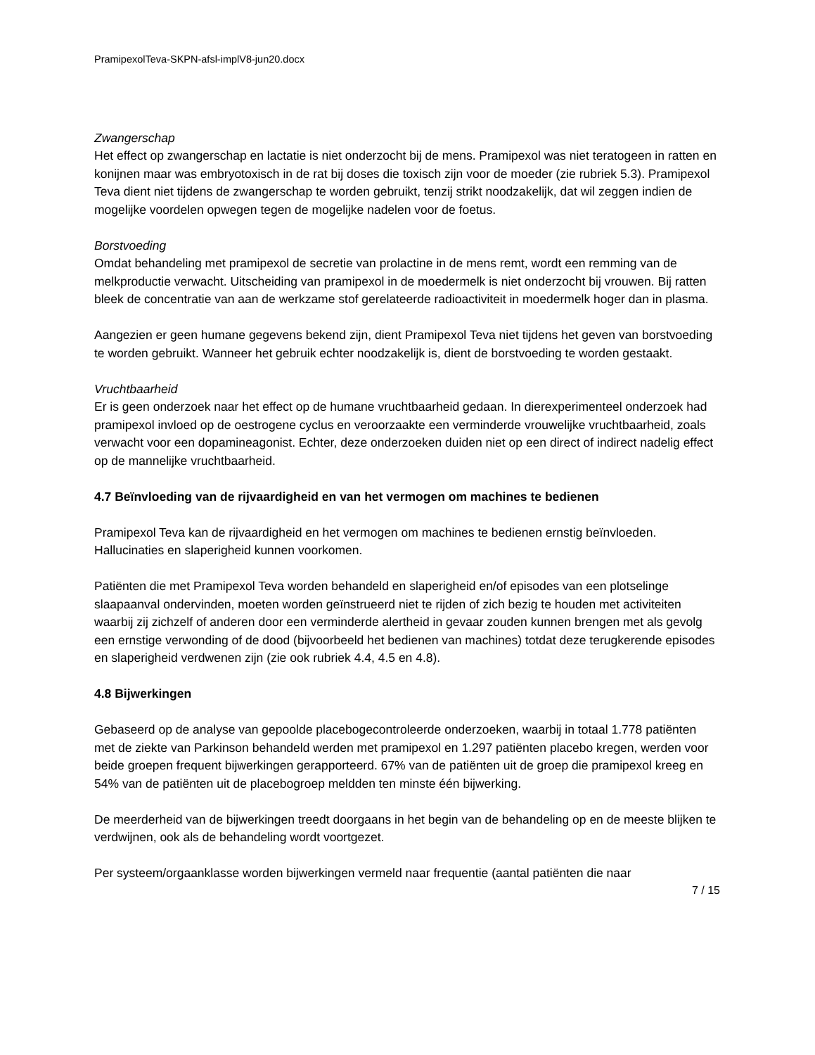PramipexolTeva-SKPN-afsl-implV8-jun20.docx
Zwangerschap
Het effect op zwangerschap en lactatie is niet onderzocht bij de mens. Pramipexol was niet teratogeen in ratten en konijnen maar was embryotoxisch in de rat bij doses die toxisch zijn voor de moeder (zie rubriek 5.3). Pramipexol Teva dient niet tijdens de zwangerschap te worden gebruikt, tenzij strikt noodzakelijk, dat wil zeggen indien de mogelijke voordelen opwegen tegen de mogelijke nadelen voor de foetus.
Borstvoeding
Omdat behandeling met pramipexol de secretie van prolactine in de mens remt, wordt een remming van de melkproductie verwacht. Uitscheiding van pramipexol in de moedermelk is niet onderzocht bij vrouwen. Bij ratten bleek de concentratie van aan de werkzame stof gerelateerde radioactiviteit in moedermelk hoger dan in plasma.
Aangezien er geen humane gegevens bekend zijn, dient Pramipexol Teva niet tijdens het geven van borstvoeding te worden gebruikt. Wanneer het gebruik echter noodzakelijk is, dient de borstvoeding te worden gestaakt.
Vruchtbaarheid
Er is geen onderzoek naar het effect op de humane vruchtbaarheid gedaan. In dierexperimenteel onderzoek had pramipexol invloed op de oestrogene cyclus en veroorzaakte een verminderde vrouwelijke vruchtbaarheid, zoals verwacht voor een dopamineagonist. Echter, deze onderzoeken duiden niet op een direct of indirect nadelig effect op de mannelijke vruchtbaarheid.
4.7 Beïnvloeding van de rijvaardigheid en van het vermogen om machines te bedienen
Pramipexol Teva kan de rijvaardigheid en het vermogen om machines te bedienen ernstig beïnvloeden. Hallucinaties en slaperigheid kunnen voorkomen.
Patiënten die met Pramipexol Teva worden behandeld en slaperigheid en/of episodes van een plotselinge slaapaanval ondervinden, moeten worden geïnstrueerd niet te rijden of zich bezig te houden met activiteiten waarbij zij zichzelf of anderen door een verminderde alertheid in gevaar zouden kunnen brengen met als gevolg een ernstige verwonding of de dood (bijvoorbeeld het bedienen van machines) totdat deze terugkerende episodes en slaperigheid verdwenen zijn (zie ook rubriek 4.4, 4.5 en 4.8).
4.8 Bijwerkingen
Gebaseerd op de analyse van gepoolde placebogecontroleerde onderzoeken, waarbij in totaal 1.778 patiënten met de ziekte van Parkinson behandeld werden met pramipexol en 1.297 patiënten placebo kregen, werden voor beide groepen frequent bijwerkingen gerapporteerd. 67% van de patiënten uit de groep die pramipexol kreeg en 54% van de patiënten uit de placebogroep meldden ten minste één bijwerking.
De meerderheid van de bijwerkingen treedt doorgaans in het begin van de behandeling op en de meeste blijken te verdwijnen, ook als de behandeling wordt voortgezet.
Per systeem/orgaanklasse worden bijwerkingen vermeld naar frequentie (aantal patiënten die naar
7 / 15